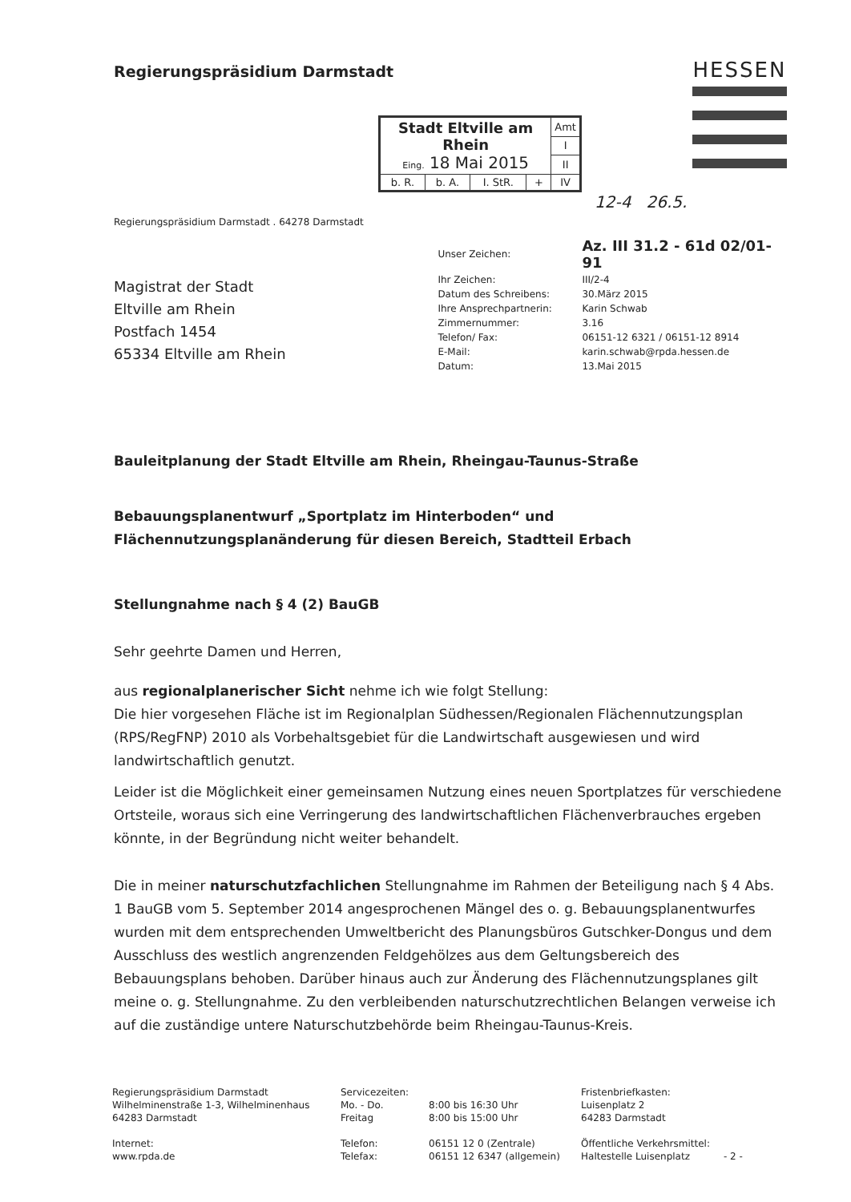Regierungspräsidium Darmstadt
HESSEN
| Stadt Eltville am Rhein Eing. 18 Mai 2015 | | | | Amt |
| | | | | I |
| | | | | II |
| b. R. | b. A. | I. StR. | + | IV |
12-4 26.5.
Regierungspräsidium Darmstadt . 64278 Darmstadt
Magistrat der Stadt
Eltville am Rhein
Postfach 1454
65334 Eltville am Rhein
| Unser Zeichen: | Az. III 31.2 - 61d 02/01-91 |
| Ihr Zeichen: | III/2-4 |
| Datum des Schreibens: | 30.März 2015 |
| Ihre Ansprechpartnerin: | Karin Schwab |
| Zimmernummer: | 3.16 |
| Telefon/ Fax: | 06151-12 6321 / 06151-12 8914 |
| E-Mail: | karin.schwab@rpda.hessen.de |
| Datum: | 13.Mai 2015 |
Bauleitplanung der Stadt Eltville am Rhein, Rheingau-Taunus-Straße
Bebauungsplanentwurf „Sportplatz im Hinterboden“ und Flächennutzungsplanänderung für diesen Bereich, Stadtteil Erbach
Stellungnahme nach § 4 (2) BauGB
Sehr geehrte Damen und Herren,
aus regionalplanerischer Sicht nehme ich wie folgt Stellung:
Die hier vorgesehen Fläche ist im Regionalplan Südhessen/Regionalen Flächennutzungsplan (RPS/RegFNP) 2010 als Vorbehaltsgebiet für die Landwirtschaft ausgewiesen und wird landwirtschaftlich genutzt.
Leider ist die Möglichkeit einer gemeinsamen Nutzung eines neuen Sportplatzes für verschiedene Ortsteile, woraus sich eine Verringerung des landwirtschaftlichen Flächenverbrauches ergeben könnte, in der Begründung nicht weiter behandelt.
Die in meiner naturschutzfachlichen Stellungnahme im Rahmen der Beteiligung nach § 4 Abs. 1 BauGB vom 5. September 2014 angesprochenen Mängel des o. g. Bebauungsplanentwurfes wurden mit dem entsprechenden Umweltbericht des Planungsbüros Gutschker-Dongus und dem Ausschluss des westlich angrenzenden Feldgehölzes aus dem Geltungsbereich des Bebauungsplans behoben. Darüber hinaus auch zur Änderung des Flächennutzungsplanes gilt meine o. g. Stellungnahme. Zu den verbleibenden naturschutzrechtlichen Belangen verweise ich auf die zuständige untere Naturschutzbehörde beim Rheingau-Taunus-Kreis.
Regierungspräsidium Darmstadt
Wilhelminenstraße 1-3, Wilhelminenhaus
64283 Darmstadt
Internet:
www.rpda.de
Servicezeiten:
Mo. - Do.
Freitag
Telefon:
Telefax:
8:00 bis 16:30 Uhr
8:00 bis 15:00 Uhr
06151 12 0 (Zentrale)
06151 12 6347 (allgemein)
Fristenbriefkasten:
Luisenplatz 2
64283 Darmstadt
Öffentliche Verkehrsmittel:
Haltestelle Luisenplatz - 2 -